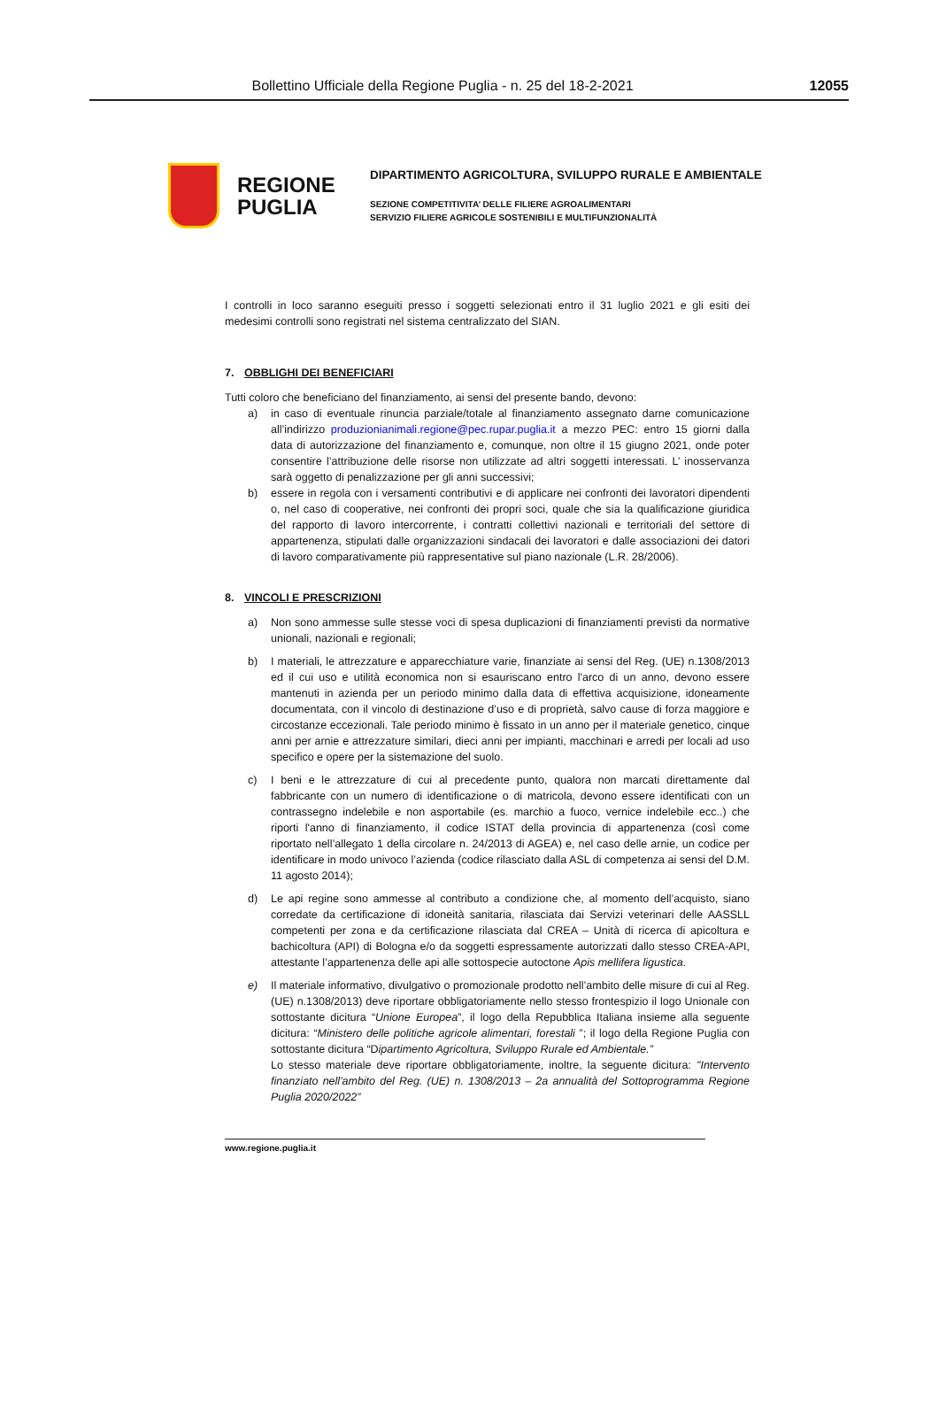Bollettino Ufficiale della Regione Puglia - n. 25 del 18-2-2021
12055
REGIONE
PUGLIA
DIPARTIMENTO AGRICOLTURA, SVILUPPO RURALE E AMBIENTALE
SEZIONE COMPETITIVITA’ DELLE FILIERE AGROALIMENTARI
SERVIZIO FILIERE AGRICOLE SOSTENIBILI E MULTIFUNZIONALITÀ
I controlli in loco saranno eseguiti presso i soggetti selezionati entro il 31 luglio 2021 e gli esiti dei medesimi controlli sono registrati nel sistema centralizzato del SIAN.
7. OBBLIGHI DEI BENEFICIARI
Tutti coloro che beneficiano del finanziamento, ai sensi del presente bando, devono:
a) in caso di eventuale rinuncia parziale/totale al finanziamento assegnato darne comunicazione all’indirizzo produzionianimali.regione@pec.rupar.puglia.it a mezzo PEC: entro 15 giorni dalla data di autorizzazione del finanziamento e, comunque, non oltre il 15 giugno 2021, onde poter consentire l’attribuzione delle risorse non utilizzate ad altri soggetti interessati. L’ inosservanza sarà oggetto di penalizzazione per gli anni successivi;
b) essere in regola con i versamenti contributivi e di applicare nei confronti dei lavoratori dipendenti o, nel caso di cooperative, nei confronti dei propri soci, quale che sia la qualificazione giuridica del rapporto di lavoro intercorrente, i contratti collettivi nazionali e territoriali del settore di appartenenza, stipulati dalle organizzazioni sindacali dei lavoratori e dalle associazioni dei datori di lavoro comparativamente più rappresentative sul piano nazionale (L.R. 28/2006).
8. VINCOLI E PRESCRIZIONI
a) Non sono ammesse sulle stesse voci di spesa duplicazioni di finanziamenti previsti da normative unionali, nazionali e regionali;
b) I materiali, le attrezzature e apparecchiature varie, finanziate ai sensi del Reg. (UE) n.1308/2013 ed il cui uso e utilità economica non si esauriscano entro l'arco di un anno, devono essere mantenuti in azienda per un periodo minimo dalla data di effettiva acquisizione, idoneamente documentata, con il vincolo di destinazione d’uso e di proprietà, salvo cause di forza maggiore e circostanze eccezionali. Tale periodo minimo è fissato in un anno per il materiale genetico, cinque anni per arnie e attrezzature similari, dieci anni per impianti, macchinari e arredi per locali ad uso specifico e opere per la sistemazione del suolo.
c) I beni e le attrezzature di cui al precedente punto, qualora non marcati direttamente dal fabbricante con un numero di identificazione o di matricola, devono essere identificati con un contrassegno indelebile e non asportabile (es. marchio a fuoco, vernice indelebile ecc..) che riporti l'anno di finanziamento, il codice ISTAT della provincia di appartenenza (così come riportato nell’allegato 1 della circolare n. 24/2013 di AGEA) e, nel caso delle arnie, un codice per identificare in modo univoco l’azienda (codice rilasciato dalla ASL di competenza ai sensi del D.M. 11 agosto 2014);
d) Le api regine sono ammesse al contributo a condizione che, al momento dell’acquisto, siano corredate da certificazione di idoneità sanitaria, rilasciata dai Servizi veterinari delle AASSLL competenti per zona e da certificazione rilasciata dal CREA – Unità di ricerca di apicoltura e bachicoltura (API) di Bologna e/o da soggetti espressamente autorizzati dallo stesso CREA-API, attestante l’appartenenza delle api alle sottospecie autoctone Apis mellifera ligustica.
e) Il materiale informativo, divulgativo o promozionale prodotto nell’ambito delle misure di cui al Reg. (UE) n.1308/2013) deve riportare obbligatoriamente nello stesso frontespizio il logo Unionale con sottostante dicitura “Unione Europea”, il logo della Repubblica Italiana insieme alla seguente dicitura: “Ministero delle politiche agricole alimentari, forestali ”; il logo della Regione Puglia con sottostante dicitura “Dipartimento Agricoltura, Sviluppo Rurale ed Ambientale.”
Lo stesso materiale deve riportare obbligatoriamente, inoltre, la seguente dicitura: "Intervento finanziato nell'ambito del Reg. (UE) n. 1308/2013 – 2a annualità del Sottoprogramma Regione Puglia 2020/2022”
www.regione.puglia.it